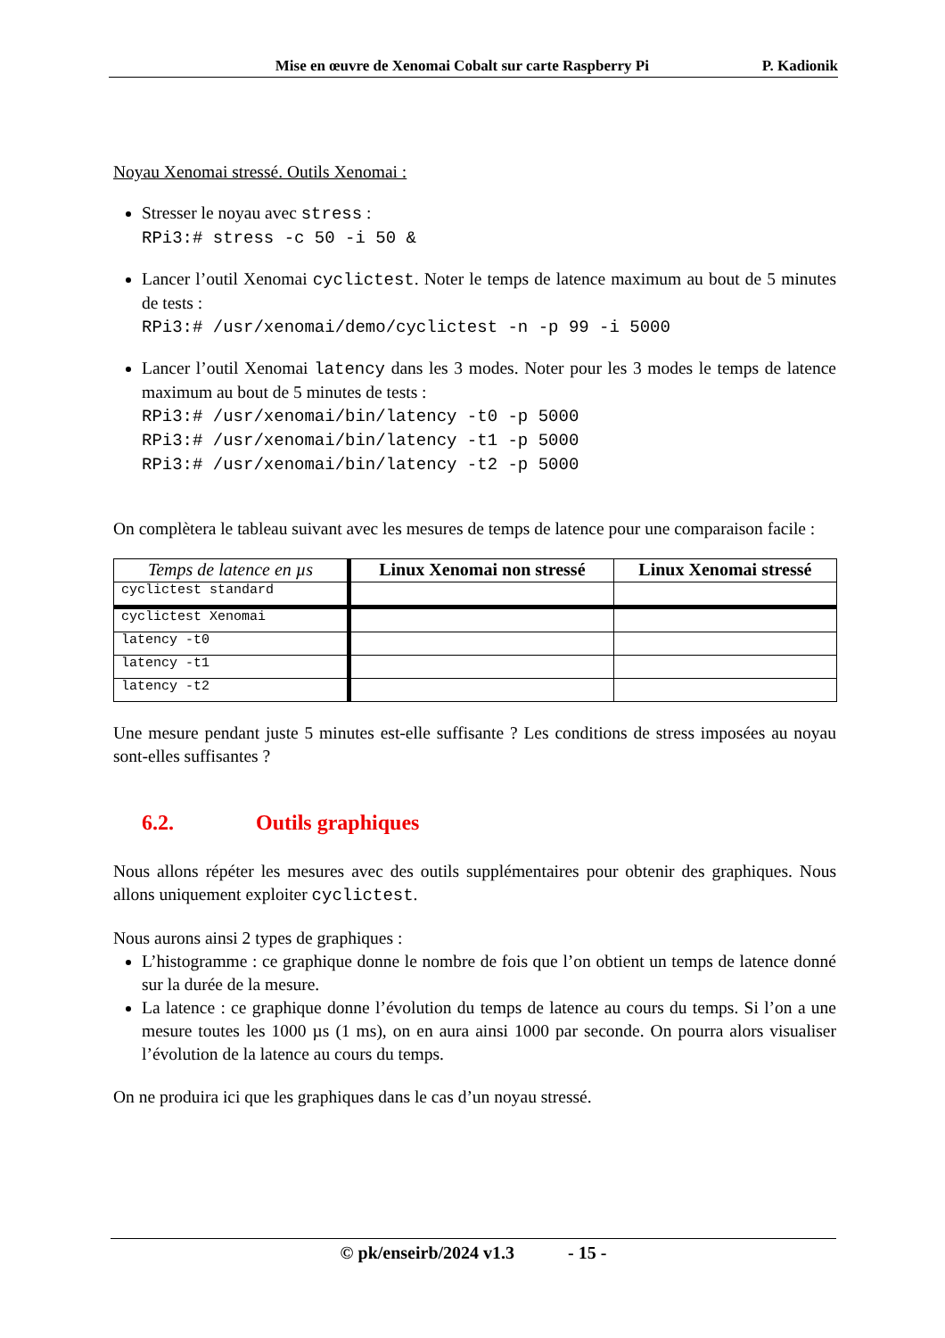Mise en œuvre de Xenomai Cobalt sur carte Raspberry Pi P. Kadionik
Noyau Xenomai stressé. Outils Xenomai :
Stresser le noyau avec stress :
RPi3:# stress -c 50 -i 50 &
Lancer l’outil Xenomai cyclictest. Noter le temps de latence maximum au bout de 5 minutes de tests :
RPi3:# /usr/xenomai/demo/cyclictest -n -p 99 -i 5000
Lancer l’outil Xenomai latency dans les 3 modes. Noter pour les 3 modes le temps de latence maximum au bout de 5 minutes de tests :
RPi3:# /usr/xenomai/bin/latency -t0 -p 5000
RPi3:# /usr/xenomai/bin/latency -t1 -p 5000
RPi3:# /usr/xenomai/bin/latency -t2 -p 5000
On complètera le tableau suivant avec les mesures de temps de latence pour une comparaison facile :
| Temps de latence en µs | Linux Xenomai non stressé | Linux Xenomai stressé |
| --- | --- | --- |
| cyclictest standard | | |
| cyclictest Xenomai | | |
| latency -t0 | | |
| latency -t1 | | |
| latency -t2 | | |
Une mesure pendant juste 5 minutes est-elle suffisante ? Les conditions de stress imposées au noyau sont-elles suffisantes ?
6.2. Outils graphiques
Nous allons répéter les mesures avec des outils supplémentaires pour obtenir des graphiques. Nous allons uniquement exploiter cyclictest.
Nous aurons ainsi 2 types de graphiques :
L’histogramme : ce graphique donne le nombre de fois que l’on obtient un temps de latence donné sur la durée de la mesure.
La latence : ce graphique donne l’évolution du temps de latence au cours du temps. Si l’on a une mesure toutes les 1000 µs (1 ms), on en aura ainsi 1000 par seconde. On pourra alors visualiser l’évolution de la latence au cours du temps.
On ne produira ici que les graphiques dans le cas d’un noyau stressé.
© pk/enseirb/2024 v1.3 - 15 -